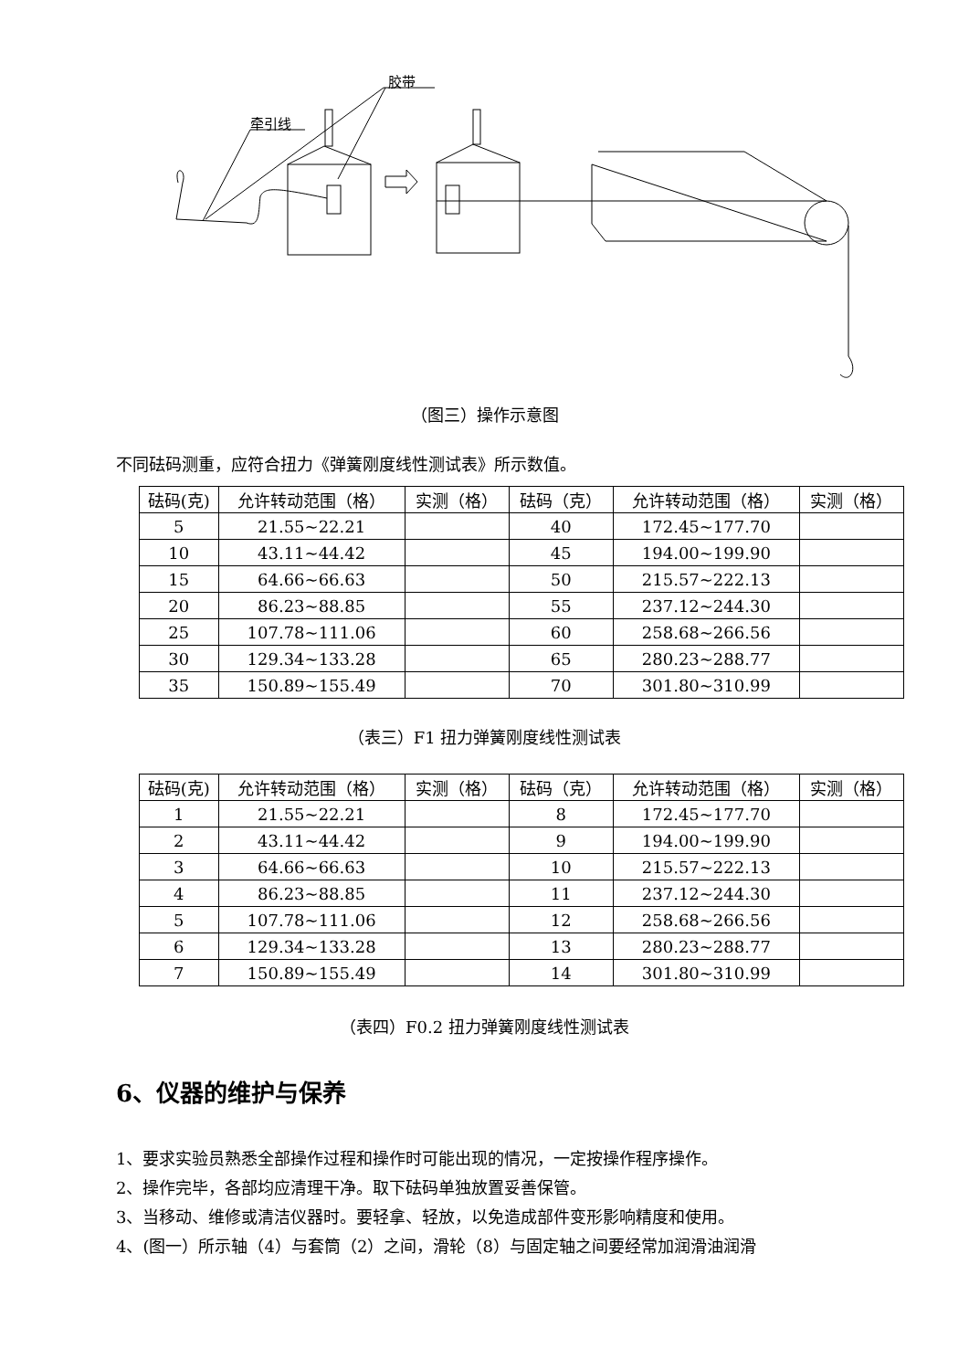胶带
牵引线
（图三）操作示意图
不同砝码测重，应符合扭力《弹簧刚度线性测试表》所示数值。
| 砝码(克) | 允许转动范围（格） | 实测（格） | 砝码（克） | 允许转动范围（格） | 实测（格） |
| --- | --- | --- | --- | --- | --- |
| 5 | 21.55~22.21 | | 40 | 172.45~177.70 | |
| 10 | 43.11~44.42 | | 45 | 194.00~199.90 | |
| 15 | 64.66~66.63 | | 50 | 215.57~222.13 | |
| 20 | 86.23~88.85 | | 55 | 237.12~244.30 | |
| 25 | 107.78~111.06 | | 60 | 258.68~266.56 | |
| 30 | 129.34~133.28 | | 65 | 280.23~288.77 | |
| 35 | 150.89~155.49 | | 70 | 301.80~310.99 | |
（表三）F1 扭力弹簧刚度线性测试表
| 砝码(克) | 允许转动范围（格） | 实测（格） | 砝码（克） | 允许转动范围（格） | 实测（格） |
| --- | --- | --- | --- | --- | --- |
| 1 | 21.55~22.21 | | 8 | 172.45~177.70 | |
| 2 | 43.11~44.42 | | 9 | 194.00~199.90 | |
| 3 | 64.66~66.63 | | 10 | 215.57~222.13 | |
| 4 | 86.23~88.85 | | 11 | 237.12~244.30 | |
| 5 | 107.78~111.06 | | 12 | 258.68~266.56 | |
| 6 | 129.34~133.28 | | 13 | 280.23~288.77 | |
| 7 | 150.89~155.49 | | 14 | 301.80~310.99 | |
（表四）F0.2 扭力弹簧刚度线性测试表
6、仪器的维护与保养
1、要求实验员熟悉全部操作过程和操作时可能出现的情况，一定按操作程序操作。
2、操作完毕，各部均应清理干净。取下砝码单独放置妥善保管。
3、当移动、维修或清洁仪器时。要轻拿、轻放，以免造成部件变形影响精度和使用。
4、(图一）所示轴（4）与套筒（2）之间，滑轮（8）与固定轴之间要经常加润滑油润滑